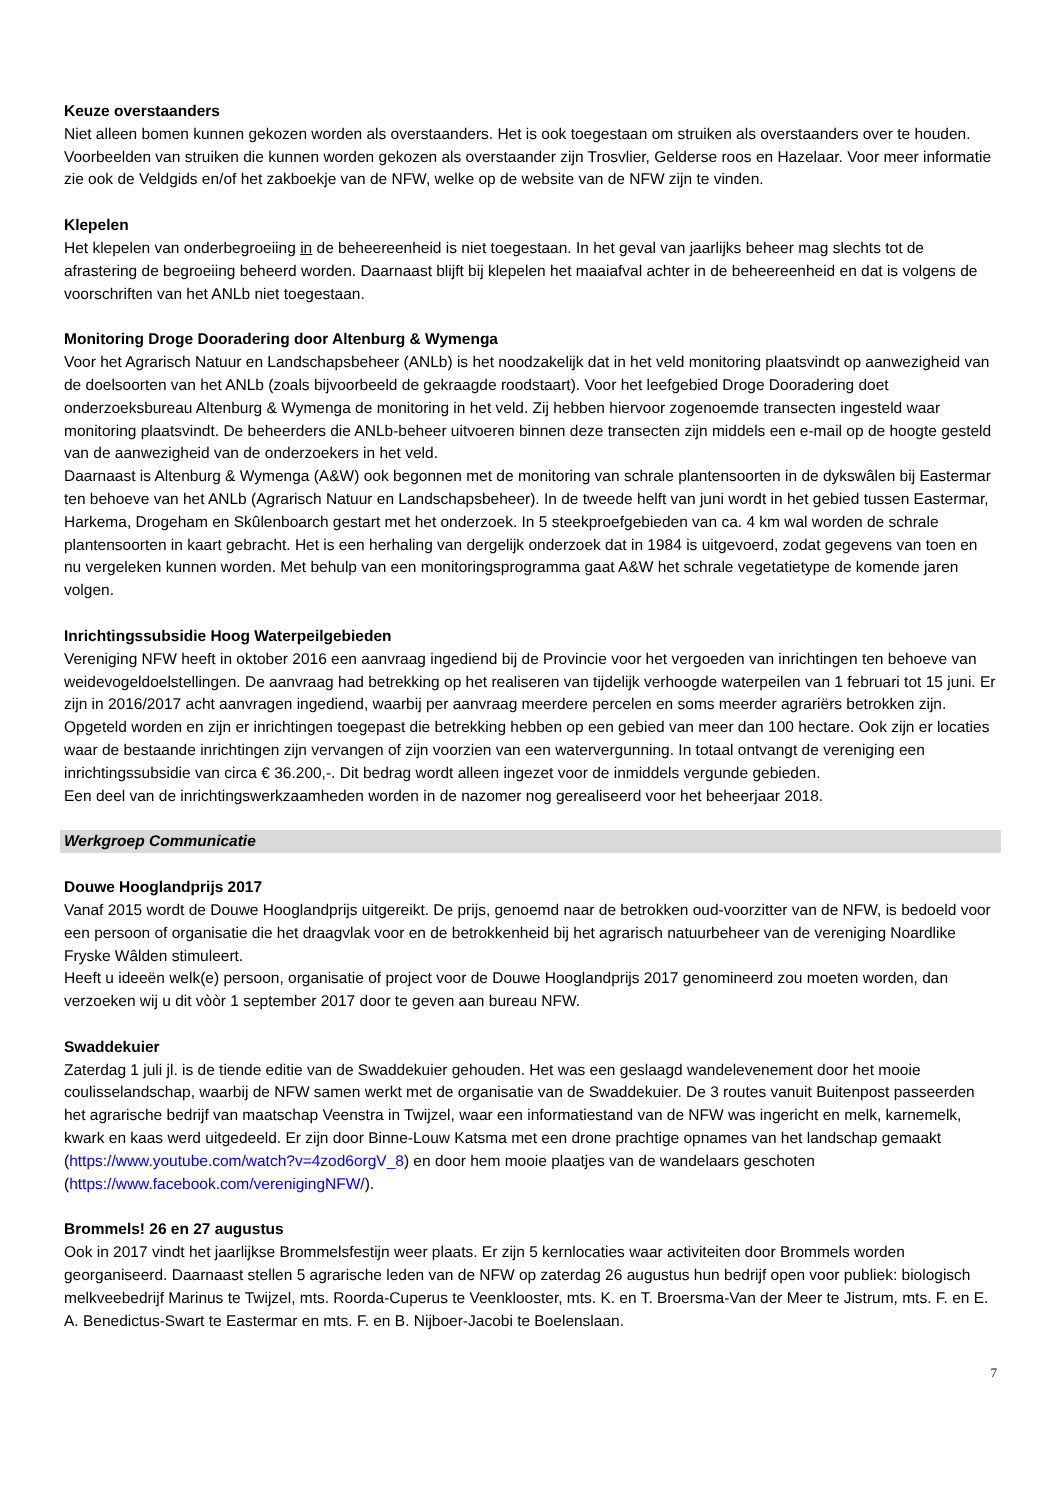Keuze overstaanders
Niet alleen bomen kunnen gekozen worden als overstaanders. Het is ook toegestaan om struiken als overstaanders over te houden. Voorbeelden van struiken die kunnen worden gekozen als overstaander zijn Trosvlier, Gelderse roos en Hazelaar. Voor meer informatie zie ook de Veldgids en/of het zakboekje van de NFW, welke op de website van de NFW zijn te vinden.
Klepelen
Het klepelen van onderbegroeiing in de beheereenheid is niet toegestaan. In het geval van jaarlijks beheer mag slechts tot de afrastering de begroeiing beheerd worden. Daarnaast blijft bij klepelen het maaiafval achter in de beheereenheid en dat is volgens de voorschriften van het ANLb niet toegestaan.
Monitoring Droge Dooradering door Altenburg & Wymenga
Voor het Agrarisch Natuur en Landschapsbeheer (ANLb) is het noodzakelijk dat in het veld monitoring plaatsvindt op aanwezigheid van de doelsoorten van het ANLb (zoals bijvoorbeeld de gekraagde roodstaart). Voor het leefgebied Droge Dooradering doet onderzoeksbureau Altenburg & Wymenga de monitoring in het veld. Zij hebben hiervoor zogenoemde transecten ingesteld waar monitoring plaatsvindt. De beheerders die ANLb-beheer uitvoeren binnen deze transecten zijn middels een e-mail op de hoogte gesteld van de aanwezigheid van de onderzoekers in het veld.
Daarnaast is Altenburg & Wymenga (A&W) ook begonnen met de monitoring van schrale plantensoorten in de dykswâlen bij Eastermar ten behoeve van het ANLb (Agrarisch Natuur en Landschapsbeheer). In de tweede helft van juni wordt in het gebied tussen Eastermar, Harkema, Drogeham en Skûlenboarch gestart met het onderzoek. In 5 steekproefgebieden van ca. 4 km wal worden de schrale plantensoorten in kaart gebracht. Het is een herhaling van dergelijk onderzoek dat in 1984 is uitgevoerd, zodat gegevens van toen en nu vergeleken kunnen worden. Met behulp van een monitoringsprogramma gaat A&W het schrale vegetatietype de komende jaren volgen.
Inrichtingssubsidie Hoog Waterpeilgebieden
Vereniging NFW heeft in oktober 2016 een aanvraag ingediend bij de Provincie voor het vergoeden van inrichtingen ten behoeve van weidevogeldoelstellingen. De aanvraag had betrekking op het realiseren van tijdelijk verhoogde waterpeilen van 1 februari tot 15 juni. Er zijn in 2016/2017 acht aanvragen ingediend, waarbij per aanvraag meerdere percelen en soms meerder agrariërs betrokken zijn. Opgeteld worden en zijn er inrichtingen toegepast die betrekking hebben op een gebied van meer dan 100 hectare. Ook zijn er locaties waar de bestaande inrichtingen zijn vervangen of zijn voorzien van een watervergunning. In totaal ontvangt de vereniging een inrichtingssubsidie van circa € 36.200,-. Dit bedrag wordt alleen ingezet voor de inmiddels vergunde gebieden.
Een deel van de inrichtingswerkzaamheden worden in de nazomer nog gerealiseerd voor het beheerjaar 2018.
Werkgroep Communicatie
Douwe Hooglandprijs 2017
Vanaf 2015 wordt de Douwe Hooglandprijs uitgereikt. De prijs, genoemd naar de betrokken oud-voorzitter van de NFW, is bedoeld voor een persoon of organisatie die het draagvlak voor en de betrokkenheid bij het agrarisch natuurbeheer van de vereniging Noardlike Fryske Wâlden stimuleert.
Heeft u ideeën welk(e) persoon, organisatie of project voor de Douwe Hooglandprijs 2017 genomineerd zou moeten worden, dan verzoeken wij u dit vòòr 1 september 2017 door te geven aan bureau NFW.
Swaddekuier
Zaterdag 1 juli jl. is de tiende editie van de Swaddekuier gehouden. Het was een geslaagd wandelevenement door het mooie coulisselandschap, waarbij de NFW samen werkt met de organisatie van de Swaddekuier. De 3 routes vanuit Buitenpost passeerden het agrarische bedrijf van maatschap Veenstra in Twijzel, waar een informatiestand van de NFW was ingericht en melk, karnemelk, kwark en kaas werd uitgedeeld. Er zijn door Binne-Louw Katsma met een drone prachtige opnames van het landschap gemaakt (https://www.youtube.com/watch?v=4zod6orgV_8) en door hem mooie plaatjes van de wandelaars geschoten (https://www.facebook.com/verenigingNFW/).
Brommels! 26 en 27 augustus
Ook in 2017 vindt het jaarlijkse Brommelsfestijn weer plaats. Er zijn 5 kernlocaties waar activiteiten door Brommels worden georganiseerd. Daarnaast stellen 5 agrarische leden van de NFW op zaterdag 26 augustus hun bedrijf open voor publiek: biologisch melkveebedrijf Marinus te Twijzel, mts. Roorda-Cuperus te Veenklooster, mts. K. en T. Broersma-Van der Meer te Jistrum, mts. F. en E. A. Benedictus-Swart te Eastermar en mts. F. en B. Nijboer-Jacobi te Boelenslaan.
7